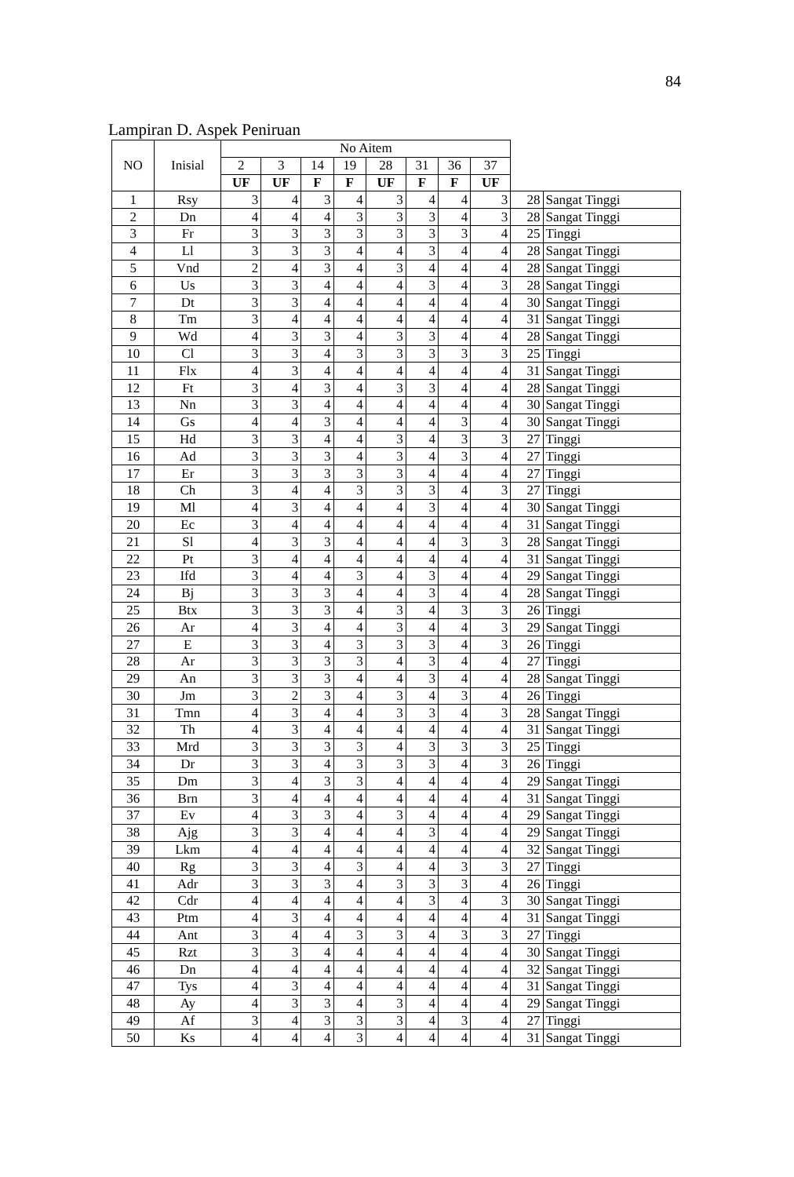84
Lampiran D. Aspek Peniruan
| NO | Inisial | No Aitem | | | | | | | | | |
| --- | --- | --- | --- | --- | --- | --- | --- | --- | --- | --- | --- |
| | | 2 | 3 | 14 | 19 | 28 | 31 | 36 | 37 | | |
| | | UF | UF | F | F | UF | F | F | UF | | |
| 1 | Rsy | 3 | 4 | 3 | 4 | 3 | 4 | 4 | 3 | 28 | Sangat Tinggi |
| 2 | Dn | 4 | 4 | 4 | 3 | 3 | 3 | 4 | 3 | 28 | Sangat Tinggi |
| 3 | Fr | 3 | 3 | 3 | 3 | 3 | 3 | 3 | 4 | 25 | Tinggi |
| 4 | Ll | 3 | 3 | 3 | 4 | 4 | 3 | 4 | 4 | 28 | Sangat Tinggi |
| 5 | Vnd | 2 | 4 | 3 | 4 | 3 | 4 | 4 | 4 | 28 | Sangat Tinggi |
| 6 | Us | 3 | 3 | 4 | 4 | 4 | 3 | 4 | 3 | 28 | Sangat Tinggi |
| 7 | Dt | 3 | 3 | 4 | 4 | 4 | 4 | 4 | 4 | 30 | Sangat Tinggi |
| 8 | Tm | 3 | 4 | 4 | 4 | 4 | 4 | 4 | 4 | 31 | Sangat Tinggi |
| 9 | Wd | 4 | 3 | 3 | 4 | 3 | 3 | 4 | 4 | 28 | Sangat Tinggi |
| 10 | Cl | 3 | 3 | 4 | 3 | 3 | 3 | 3 | 3 | 25 | Tinggi |
| 11 | Flx | 4 | 3 | 4 | 4 | 4 | 4 | 4 | 4 | 31 | Sangat Tinggi |
| 12 | Ft | 3 | 4 | 3 | 4 | 3 | 3 | 4 | 4 | 28 | Sangat Tinggi |
| 13 | Nn | 3 | 3 | 4 | 4 | 4 | 4 | 4 | 4 | 30 | Sangat Tinggi |
| 14 | Gs | 4 | 4 | 3 | 4 | 4 | 4 | 3 | 4 | 30 | Sangat Tinggi |
| 15 | Hd | 3 | 3 | 4 | 4 | 3 | 4 | 3 | 3 | 27 | Tinggi |
| 16 | Ad | 3 | 3 | 3 | 4 | 3 | 4 | 3 | 4 | 27 | Tinggi |
| 17 | Er | 3 | 3 | 3 | 3 | 3 | 4 | 4 | 4 | 27 | Tinggi |
| 18 | Ch | 3 | 4 | 4 | 3 | 3 | 3 | 4 | 3 | 27 | Tinggi |
| 19 | Ml | 4 | 3 | 4 | 4 | 4 | 3 | 4 | 4 | 30 | Sangat Tinggi |
| 20 | Ec | 3 | 4 | 4 | 4 | 4 | 4 | 4 | 4 | 31 | Sangat Tinggi |
| 21 | Sl | 4 | 3 | 3 | 4 | 4 | 4 | 3 | 3 | 28 | Sangat Tinggi |
| 22 | Pt | 3 | 4 | 4 | 4 | 4 | 4 | 4 | 4 | 31 | Sangat Tinggi |
| 23 | Ifd | 3 | 4 | 4 | 3 | 4 | 3 | 4 | 4 | 29 | Sangat Tinggi |
| 24 | Bj | 3 | 3 | 3 | 4 | 4 | 3 | 4 | 4 | 28 | Sangat Tinggi |
| 25 | Btx | 3 | 3 | 3 | 4 | 3 | 4 | 3 | 3 | 26 | Tinggi |
| 26 | Ar | 4 | 3 | 4 | 4 | 3 | 4 | 4 | 3 | 29 | Sangat Tinggi |
| 27 | E | 3 | 3 | 4 | 3 | 3 | 3 | 4 | 3 | 26 | Tinggi |
| 28 | Ar | 3 | 3 | 3 | 3 | 4 | 3 | 4 | 4 | 27 | Tinggi |
| 29 | An | 3 | 3 | 3 | 4 | 4 | 3 | 4 | 4 | 28 | Sangat Tinggi |
| 30 | Jm | 3 | 2 | 3 | 4 | 3 | 4 | 3 | 4 | 26 | Tinggi |
| 31 | Tmn | 4 | 3 | 4 | 4 | 3 | 3 | 4 | 3 | 28 | Sangat Tinggi |
| 32 | Th | 4 | 3 | 4 | 4 | 4 | 4 | 4 | 4 | 31 | Sangat Tinggi |
| 33 | Mrd | 3 | 3 | 3 | 3 | 4 | 3 | 3 | 3 | 25 | Tinggi |
| 34 | Dr | 3 | 3 | 4 | 3 | 3 | 3 | 4 | 3 | 26 | Tinggi |
| 35 | Dm | 3 | 4 | 3 | 3 | 4 | 4 | 4 | 4 | 29 | Sangat Tinggi |
| 36 | Brn | 3 | 4 | 4 | 4 | 4 | 4 | 4 | 4 | 31 | Sangat Tinggi |
| 37 | Ev | 4 | 3 | 3 | 4 | 3 | 4 | 4 | 4 | 29 | Sangat Tinggi |
| 38 | Ajg | 3 | 3 | 4 | 4 | 4 | 3 | 4 | 4 | 29 | Sangat Tinggi |
| 39 | Lkm | 4 | 4 | 4 | 4 | 4 | 4 | 4 | 4 | 32 | Sangat Tinggi |
| 40 | Rg | 3 | 3 | 4 | 3 | 4 | 4 | 3 | 3 | 27 | Tinggi |
| 41 | Adr | 3 | 3 | 3 | 4 | 3 | 3 | 3 | 4 | 26 | Tinggi |
| 42 | Cdr | 4 | 4 | 4 | 4 | 4 | 3 | 4 | 3 | 30 | Sangat Tinggi |
| 43 | Ptm | 4 | 3 | 4 | 4 | 4 | 4 | 4 | 4 | 31 | Sangat Tinggi |
| 44 | Ant | 3 | 4 | 4 | 3 | 3 | 4 | 3 | 3 | 27 | Tinggi |
| 45 | Rzt | 3 | 3 | 4 | 4 | 4 | 4 | 4 | 4 | 30 | Sangat Tinggi |
| 46 | Dn | 4 | 4 | 4 | 4 | 4 | 4 | 4 | 4 | 32 | Sangat Tinggi |
| 47 | Tys | 4 | 3 | 4 | 4 | 4 | 4 | 4 | 4 | 31 | Sangat Tinggi |
| 48 | Ay | 4 | 3 | 3 | 4 | 3 | 4 | 4 | 4 | 29 | Sangat Tinggi |
| 49 | Af | 3 | 4 | 3 | 3 | 3 | 4 | 3 | 4 | 27 | Tinggi |
| 50 | Ks | 4 | 4 | 4 | 3 | 4 | 4 | 4 | 4 | 31 | Sangat Tinggi |